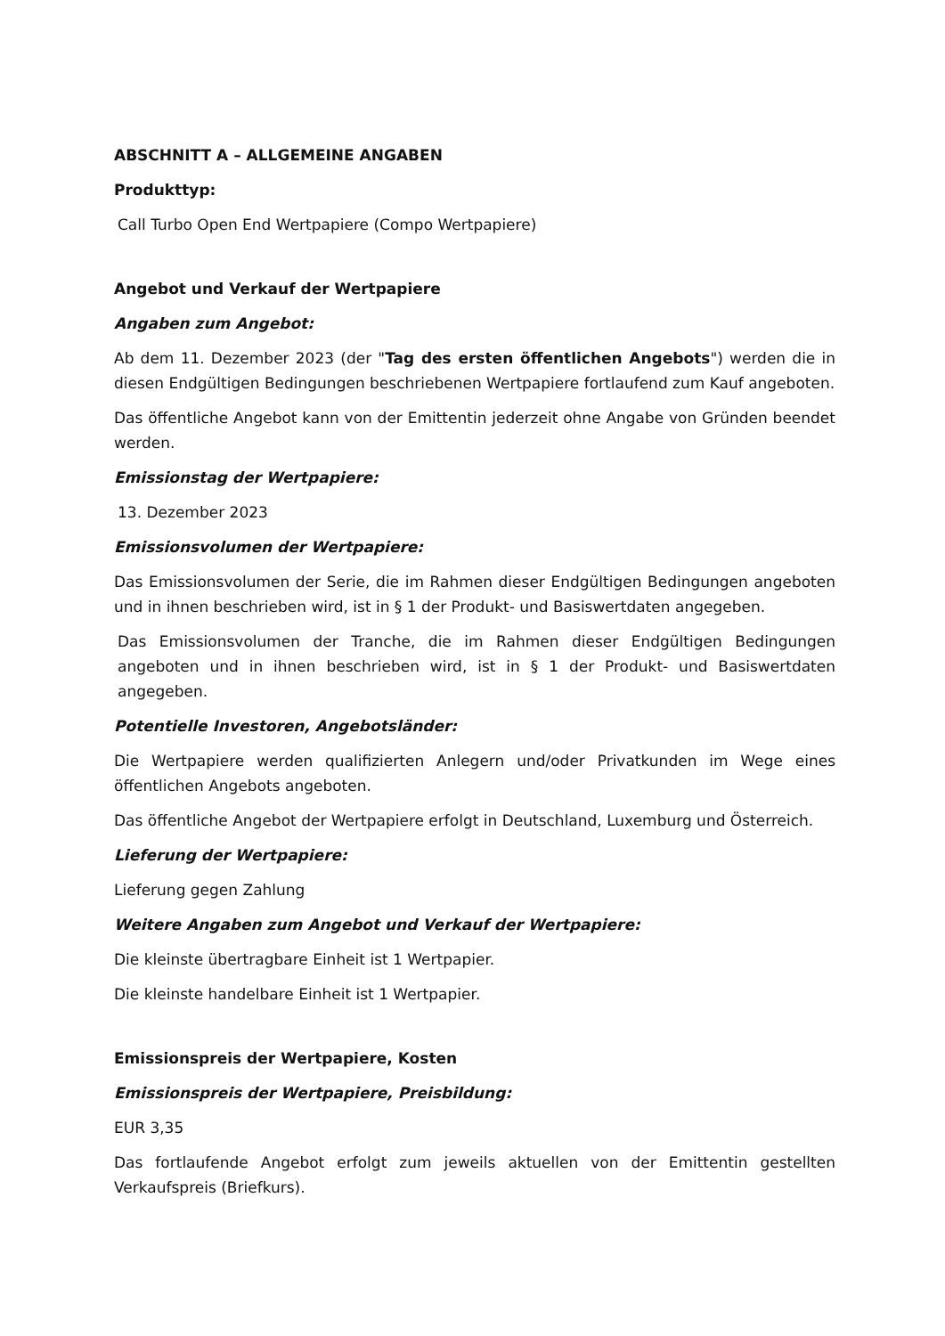ABSCHNITT A – ALLGEMEINE ANGABEN
Produkttyp:
Call Turbo Open End Wertpapiere (Compo Wertpapiere)
Angebot und Verkauf der Wertpapiere
Angaben zum Angebot:
Ab dem 11. Dezember 2023 (der "Tag des ersten öffentlichen Angebots") werden die in diesen Endgültigen Bedingungen beschriebenen Wertpapiere fortlaufend zum Kauf angeboten.
Das öffentliche Angebot kann von der Emittentin jederzeit ohne Angabe von Gründen beendet werden.
Emissionstag der Wertpapiere:
13. Dezember 2023
Emissionsvolumen der Wertpapiere:
Das Emissionsvolumen der Serie, die im Rahmen dieser Endgültigen Bedingungen angeboten und in ihnen beschrieben wird, ist in § 1 der Produkt- und Basiswertdaten angegeben.
Das Emissionsvolumen der Tranche, die im Rahmen dieser Endgültigen Bedingungen angeboten und in ihnen beschrieben wird, ist in § 1 der Produkt- und Basiswertdaten angegeben.
Potentielle Investoren, Angebotsländer:
Die Wertpapiere werden qualifizierten Anlegern und/oder Privatkunden im Wege eines öffentlichen Angebots angeboten.
Das öffentliche Angebot der Wertpapiere erfolgt in Deutschland, Luxemburg und Österreich.
Lieferung der Wertpapiere:
Lieferung gegen Zahlung
Weitere Angaben zum Angebot und Verkauf der Wertpapiere:
Die kleinste übertragbare Einheit ist 1 Wertpapier.
Die kleinste handelbare Einheit ist 1 Wertpapier.
Emissionspreis der Wertpapiere, Kosten
Emissionspreis der Wertpapiere, Preisbildung:
EUR 3,35
Das fortlaufende Angebot erfolgt zum jeweils aktuellen von der Emittentin gestellten Verkaufspreis (Briefkurs).